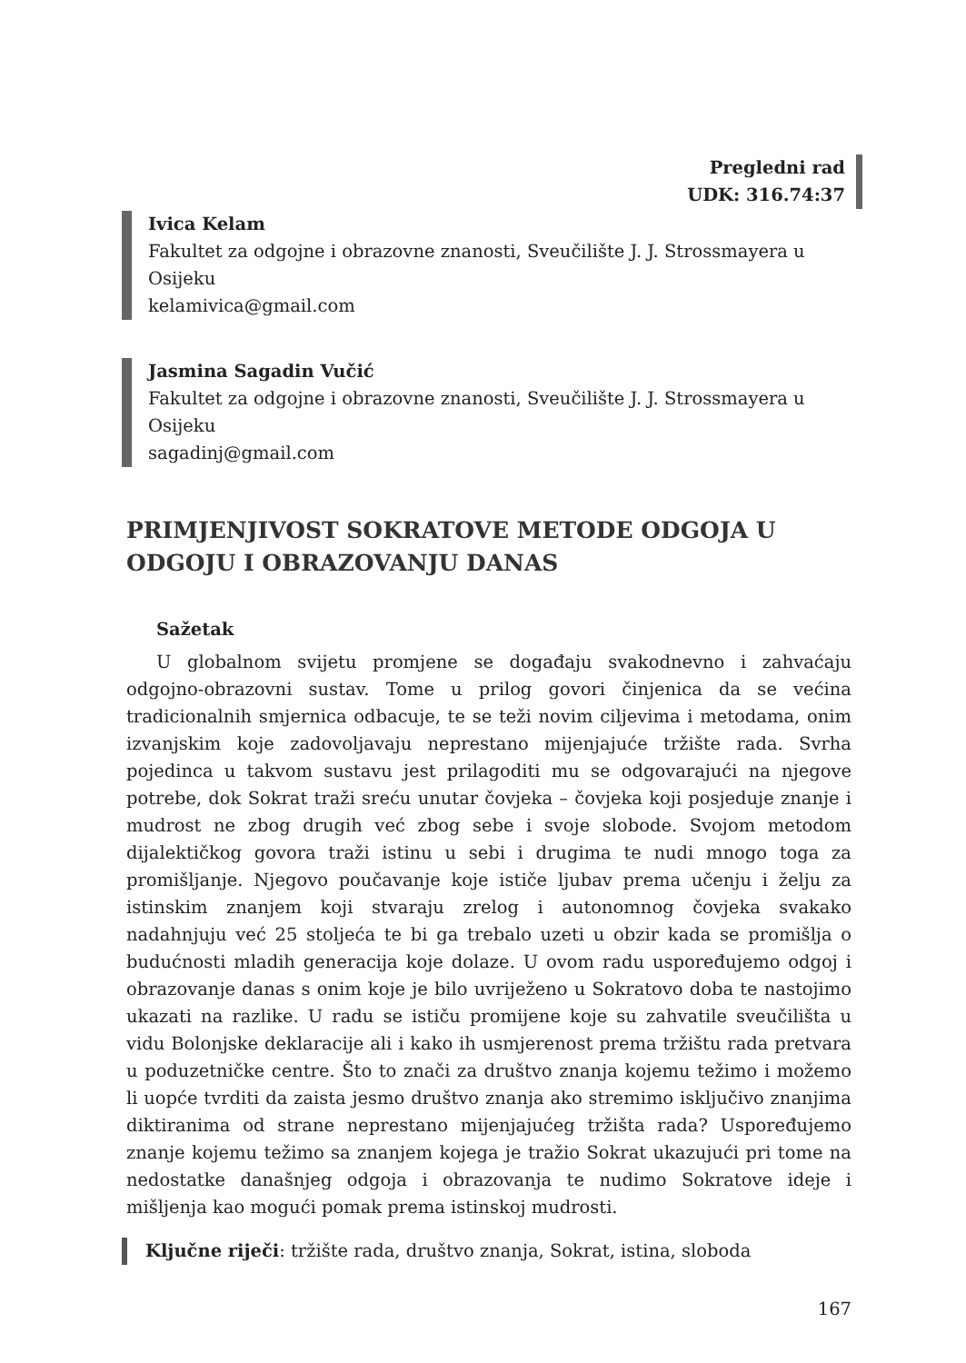Pregledni rad
UDK: 316.74:37
Ivica Kelam
Fakultet za odgojne i obrazovne znanosti, Sveučilište J. J. Strossmayera u Osijeku
kelamivica@gmail.com
Jasmina Sagadin Vučić
Fakultet za odgojne i obrazovne znanosti, Sveučilište J. J. Strossmayera u Osijeku
sagadinj@gmail.com
PRIMJENJIVOST SOKRATOVE METODE ODGOJA U ODGOJU I OBRAZOVANJU DANAS
Sažetak
U globalnom svijetu promjene se događaju svakodnevno i zahvaćaju odgojno-obrazovni sustav. Tome u prilog govori činjenica da se većina tradicionalnih smjernica odbacuje, te se teži novim ciljevima i metodama, onim izvanjskim koje zadovoljavaju neprestano mijenjajuće tržište rada. Svrha pojedinca u takvom sustavu jest prilagoditi mu se odgovarajući na njegove potrebe, dok Sokrat traži sreću unutar čovjeka – čovjeka koji posjeduje znanje i mudrost ne zbog drugih već zbog sebe i svoje slobode. Svojom metodom dijalektičkog govora traži istinu u sebi i drugima te nudi mnogo toga za promišljanje. Njegovo poučavanje koje ističe ljubav prema učenju i želju za istinskim znanjem koji stvaraju zrelog i autonomnog čovjeka svakako nadahnjuju već 25 stoljeća te bi ga trebalo uzeti u obzir kada se promišlja o budućnosti mladih generacija koje dolaze. U ovom radu uspoređujemo odgoj i obrazovanje danas s onim koje je bilo uvriježeno u Sokratovo doba te nastojimo ukazati na razlike. U radu se ističu promijene koje su zahvatile sveučilišta u vidu Bolonjske deklaracije ali i kako ih usmjerenost prema tržištu rada pretvara u poduzetničke centre. Što to znači za društvo znanja kojemu težimo i možemo li uopće tvrditi da zaista jesmo društvo znanja ako stremimo isključivo znanjima diktiranima od strane neprestano mijenjajućeg tržišta rada? Uspoređujemo znanje kojemu težimo sa znanjem kojega je tražio Sokrat ukazujući pri tome na nedostatke današnjeg odgoja i obrazovanja te nudimo Sokratove ideje i mišljenja kao mogući pomak prema istinskoj mudrosti.
Ključne riječi: tržište rada, društvo znanja, Sokrat, istina, sloboda
167